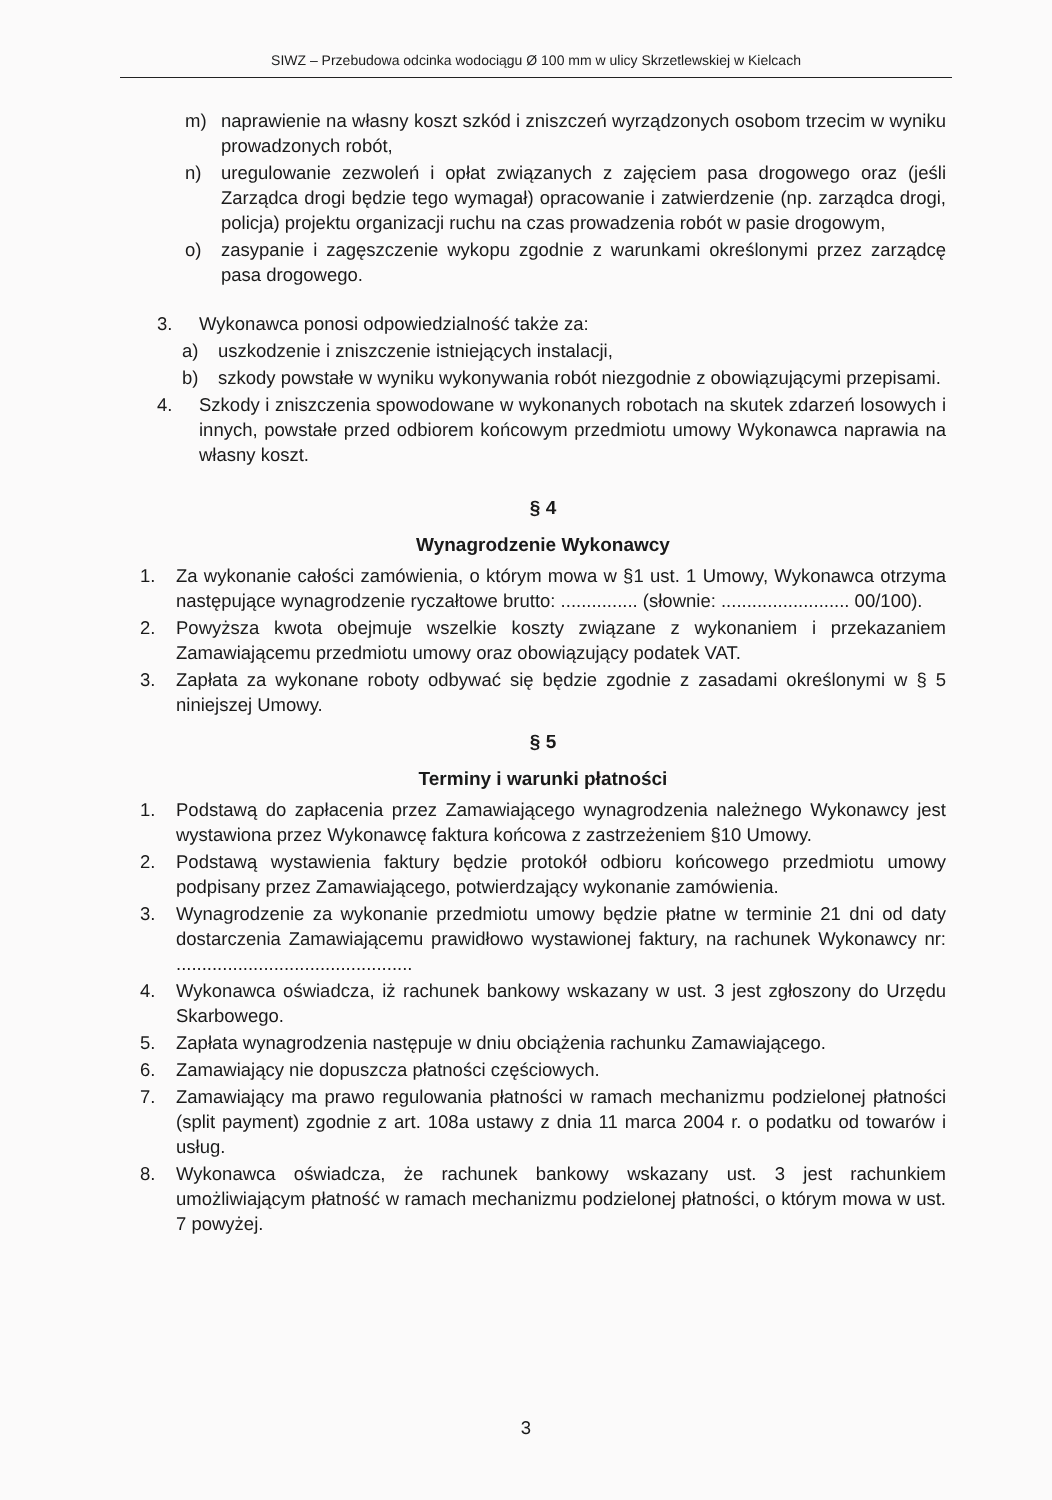SIWZ – Przebudowa odcinka wodociągu Ø 100 mm w ulicy Skrzetlewskiej w Kielcach
m) naprawienie na własny koszt szkód i zniszczeń wyrządzonych osobom trzecim w wyniku prowadzonych robót,
n) uregulowanie zezwoleń i opłat związanych z zajęciem pasa drogowego oraz (jeśli Zarządca drogi będzie tego wymagał) opracowanie i zatwierdzenie (np. zarządca drogi, policja) projektu organizacji ruchu na czas prowadzenia robót w pasie drogowym,
o) zasypanie i zagęszczenie wykopu zgodnie z warunkami określonymi przez zarządcę pasa drogowego.
3. Wykonawca ponosi odpowiedzialność także za:
a) uszkodzenie i zniszczenie istniejących instalacji,
b) szkody powstałe w wyniku wykonywania robót niezgodnie z obowiązującymi przepisami.
4. Szkody i zniszczenia spowodowane w wykonanych robotach na skutek zdarzeń losowych i innych, powstałe przed odbiorem końcowym przedmiotu umowy Wykonawca naprawia na własny koszt.
§ 4
Wynagrodzenie Wykonawcy
1. Za wykonanie całości zamówienia, o którym mowa w §1 ust. 1 Umowy, Wykonawca otrzyma następujące wynagrodzenie ryczałtowe brutto: ............... (słownie: ......................... 00/100).
2. Powyższa kwota obejmuje wszelkie koszty związane z wykonaniem i przekazaniem Zamawiającemu przedmiotu umowy oraz obowiązujący podatek VAT.
3. Zapłata za wykonane roboty odbywać się będzie zgodnie z zasadami określonymi w § 5 niniejszej Umowy.
§ 5
Terminy i warunki płatności
1. Podstawą do zapłacenia przez Zamawiającego wynagrodzenia należnego Wykonawcy jest wystawiona przez Wykonawcę faktura końcowa z zastrzeżeniem §10 Umowy.
2. Podstawą wystawienia faktury będzie protokół odbioru końcowego przedmiotu umowy podpisany przez Zamawiającego, potwierdzający wykonanie zamówienia.
3. Wynagrodzenie za wykonanie przedmiotu umowy będzie płatne w terminie 21 dni od daty dostarczenia Zamawiającemu prawidłowo wystawionej faktury, na rachunek Wykonawcy nr: ..............................................
4. Wykonawca oświadcza, iż rachunek bankowy wskazany w ust. 3 jest zgłoszony do Urzędu Skarbowego.
5. Zapłata wynagrodzenia następuje w dniu obciążenia rachunku Zamawiającego.
6. Zamawiający nie dopuszcza płatności częściowych.
7. Zamawiający ma prawo regulowania płatności w ramach mechanizmu podzielonej płatności (split payment) zgodnie z art. 108a ustawy z dnia 11 marca 2004 r. o podatku od towarów i usług.
8. Wykonawca oświadcza, że rachunek bankowy wskazany ust. 3 jest rachunkiem umożliwiającym płatność w ramach mechanizmu podzielonej płatności, o którym mowa w ust. 7 powyżej.
3